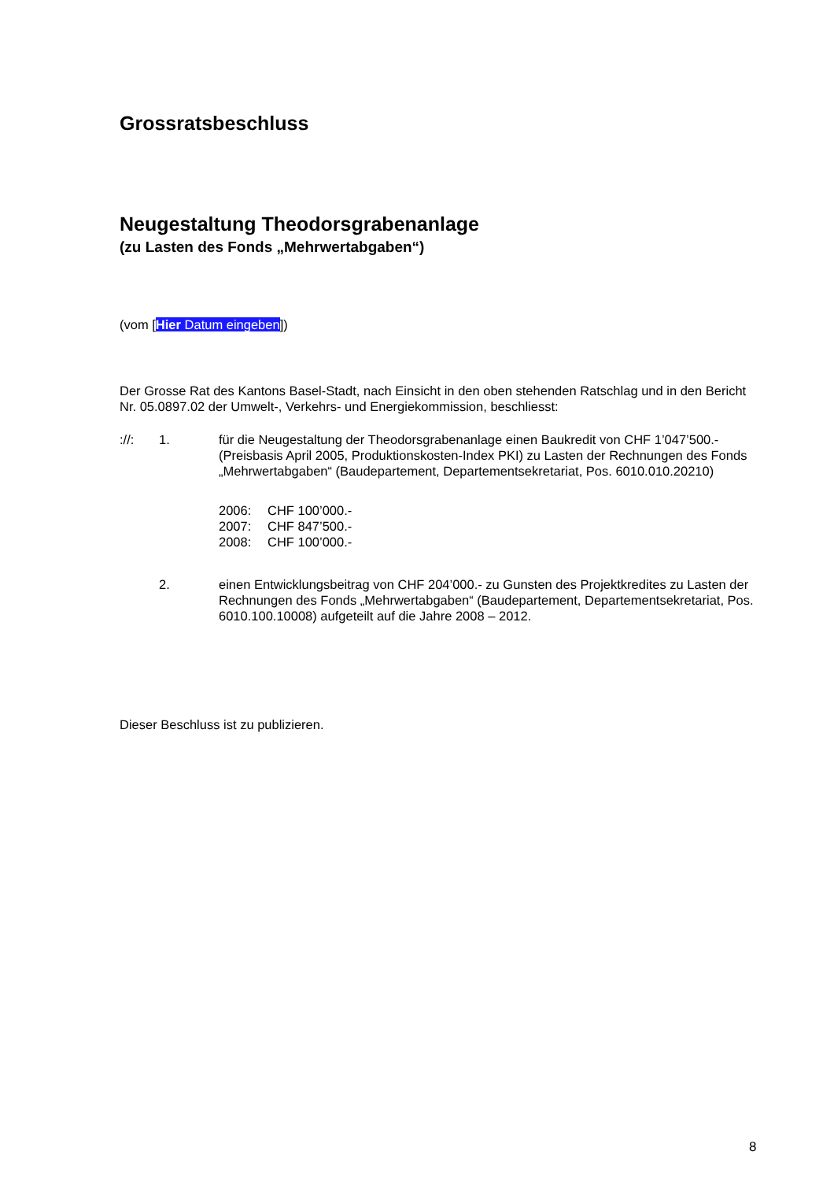Grossratsbeschluss
Neugestaltung Theodorsgrabenanlage
(zu Lasten des Fonds „Mehrwertabgaben“)
(vom [Hier Datum eingeben])
Der Grosse Rat des Kantons Basel-Stadt, nach Einsicht in den oben stehenden Ratschlag und in den Bericht Nr. 05.0897.02 der Umwelt-, Verkehrs- und Energiekommission, beschliesst:
://: 1. für die Neugestaltung der Theodorsgrabenanlage einen Baukredit von CHF 1’047’500.- (Preisbasis April 2005, Produktionskosten-Index PKI) zu Lasten der Rechnungen des Fonds „Mehrwertabgaben“ (Baudepartement, Departementsekretariat, Pos. 6010.010.20210)
2006: CHF 100’000.-
2007: CHF 847’500.-
2008: CHF 100’000.-
2. einen Entwicklungsbeitrag von CHF 204’000.- zu Gunsten des Projektkredites zu Lasten der Rechnungen des Fonds „Mehrwertabgaben“ (Baudepartement, Departementsekretariat, Pos. 6010.100.10008) aufgeteilt auf die Jahre 2008 – 2012.
Dieser Beschluss ist zu publizieren.
8